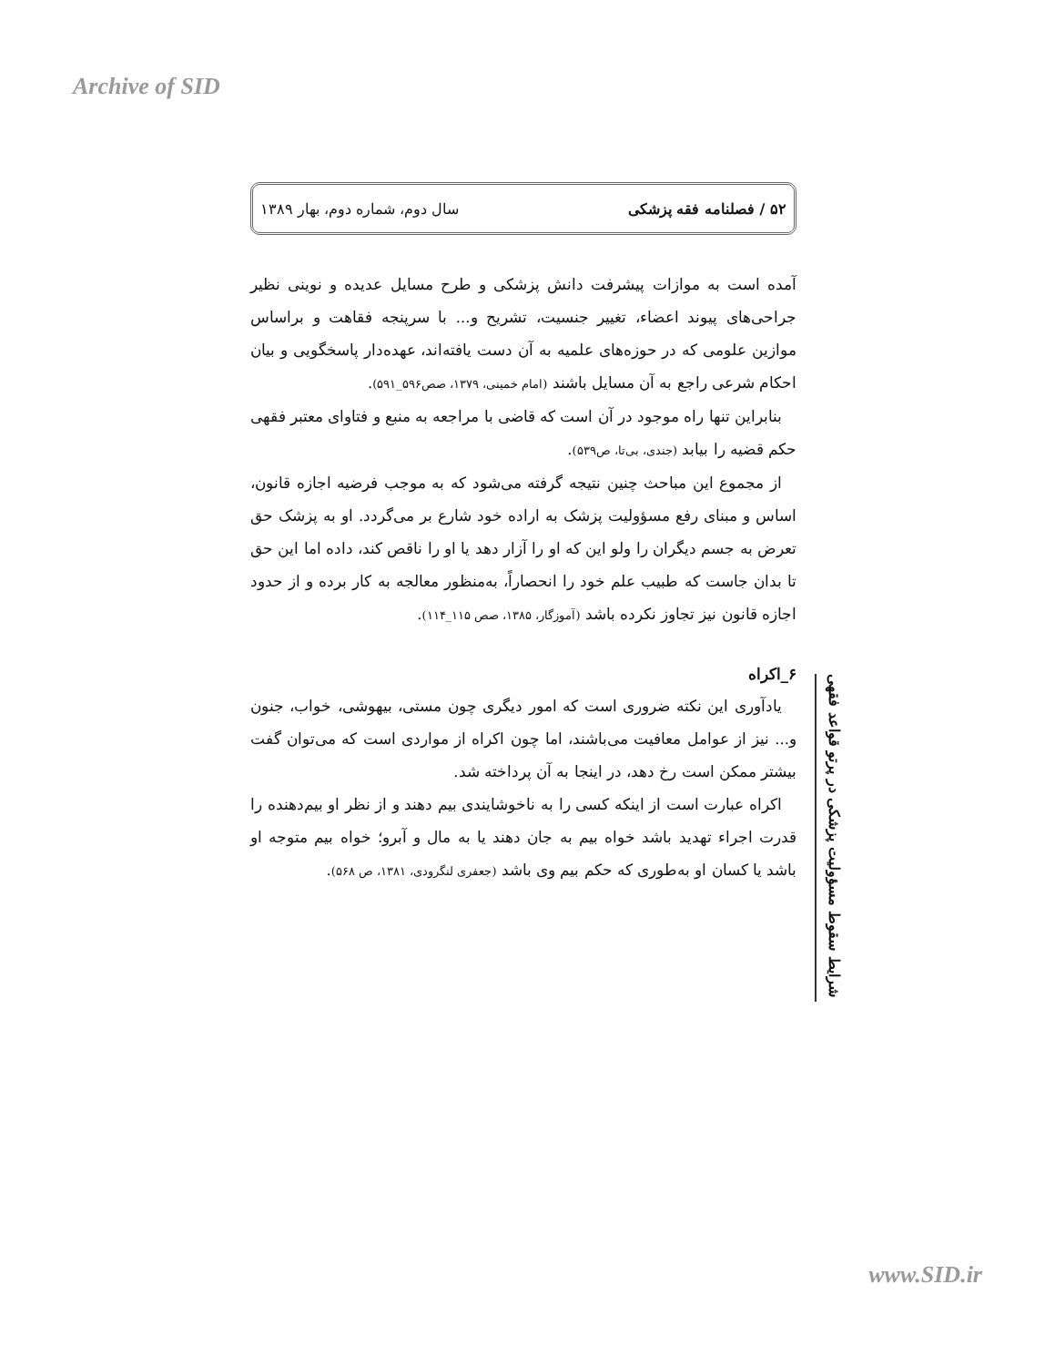Archive of SID
۵۲ / فصلنامه فقه پزشکی سال دوم، شماره دوم، بهار ۱۳۸۹
آمده است به موازات پیشرفت دانش پزشکی و طرح مسایل عدیده و نوینی نظیر جراحی‌های پیوند اعضاء، تغییر جنسیت، تشریح و... با سرپنجه فقاهت و براساس موازین علومی که در حوزه‌های علمیه به آن دست یافته‌اند، عهده‌دار پاسخگویی و بیان احکام شرعی راجع به آن مسایل باشند (امام خمینی، ۱۳۷۹، صص۵۹۶_۵۹۱).
بنابراین تنها راه موجود در آن است که قاضی با مراجعه به منبع و فتاوای معتبر فقهی حکم قضیه را بیابد (جندی، بی‌تا، ص۵۳۹).
از مجموع این مباحث چنین نتیجه گرفته می‌شود که به موجب فرضیه اجازه قانون، اساس و مبنای رفع مسؤولیت پزشک به اراده خود شارع بر می‌گردد. او به پزشک حق تعرض به جسم دیگران را ولو این که او را آزار دهد یا او را ناقص کند، داده اما این حق تا بدان جاست که طبیب علم خود را انحصاراً، به‌منظور معالجه به کار برده و از حدود اجازه قانون نیز تجاوز نکرده باشد (آموزگار، ۱۳۸۵، صص ۱۱۵_۱۱۴).
۶_اکراه
یادآوری این نکته ضروری است که امور دیگری چون مستی، بیهوشی، خواب، جنون و... نیز از عوامل معافیت می‌باشند، اما چون اکراه از مواردی است که می‌توان گفت بیشتر ممکن است رخ دهد، در اینجا به آن پرداخته شد.
اکراه عبارت است از اینکه کسی را به ناخوشایندی بیم دهند و از نظر او بیم‌دهنده را قدرت اجراء تهدید باشد خواه بیم به جان دهند یا به مال و آبرو؛ خواه بیم متوجه او باشد یا کسان او به‌طوری که حکم بیم وی باشد (جعفری لنگرودی، ۱۳۸۱، ص ۵۶۸).
شرایط سقوط مسؤولیت پزشکی در پرتو قواعد فقهی
www.SID.ir